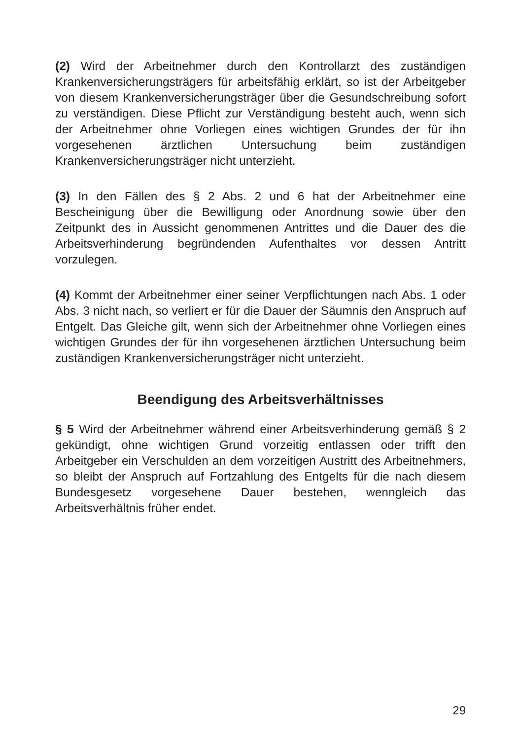(2) Wird der Arbeitnehmer durch den Kontrollarzt des zuständigen Krankenversicherungsträgers für arbeitsfähig erklärt, so ist der Arbeitgeber von diesem Krankenversicherungsträger über die Gesundschreibung sofort zu verständigen. Diese Pflicht zur Verständigung besteht auch, wenn sich der Arbeitnehmer ohne Vorliegen eines wichtigen Grundes der für ihn vorgesehenen ärztlichen Untersuchung beim zuständigen Krankenversicherungsträger nicht unterzieht.
(3) In den Fällen des § 2 Abs. 2 und 6 hat der Arbeitnehmer eine Bescheinigung über die Bewilligung oder Anordnung sowie über den Zeitpunkt des in Aussicht genommenen Antrittes und die Dauer des die Arbeitsverhinderung begründenden Aufenthaltes vor dessen Antritt vorzulegen.
(4) Kommt der Arbeitnehmer einer seiner Verpflichtungen nach Abs. 1 oder Abs. 3 nicht nach, so verliert er für die Dauer der Säumnis den Anspruch auf Entgelt. Das Gleiche gilt, wenn sich der Arbeitnehmer ohne Vorliegen eines wichtigen Grundes der für ihn vorgesehenen ärztlichen Untersuchung beim zuständigen Krankenversicherungsträger nicht unterzieht.
Beendigung des Arbeitsverhältnisses
§ 5 Wird der Arbeitnehmer während einer Arbeitsverhinderung gemäß § 2 gekündigt, ohne wichtigen Grund vorzeitig entlassen oder trifft den Arbeitgeber ein Verschulden an dem vorzeitigen Austritt des Arbeitnehmers, so bleibt der Anspruch auf Fortzahlung des Entgelts für die nach diesem Bundesgesetz vorgesehene Dauer bestehen, wenngleich das Arbeitsverhältnis früher endet.
29